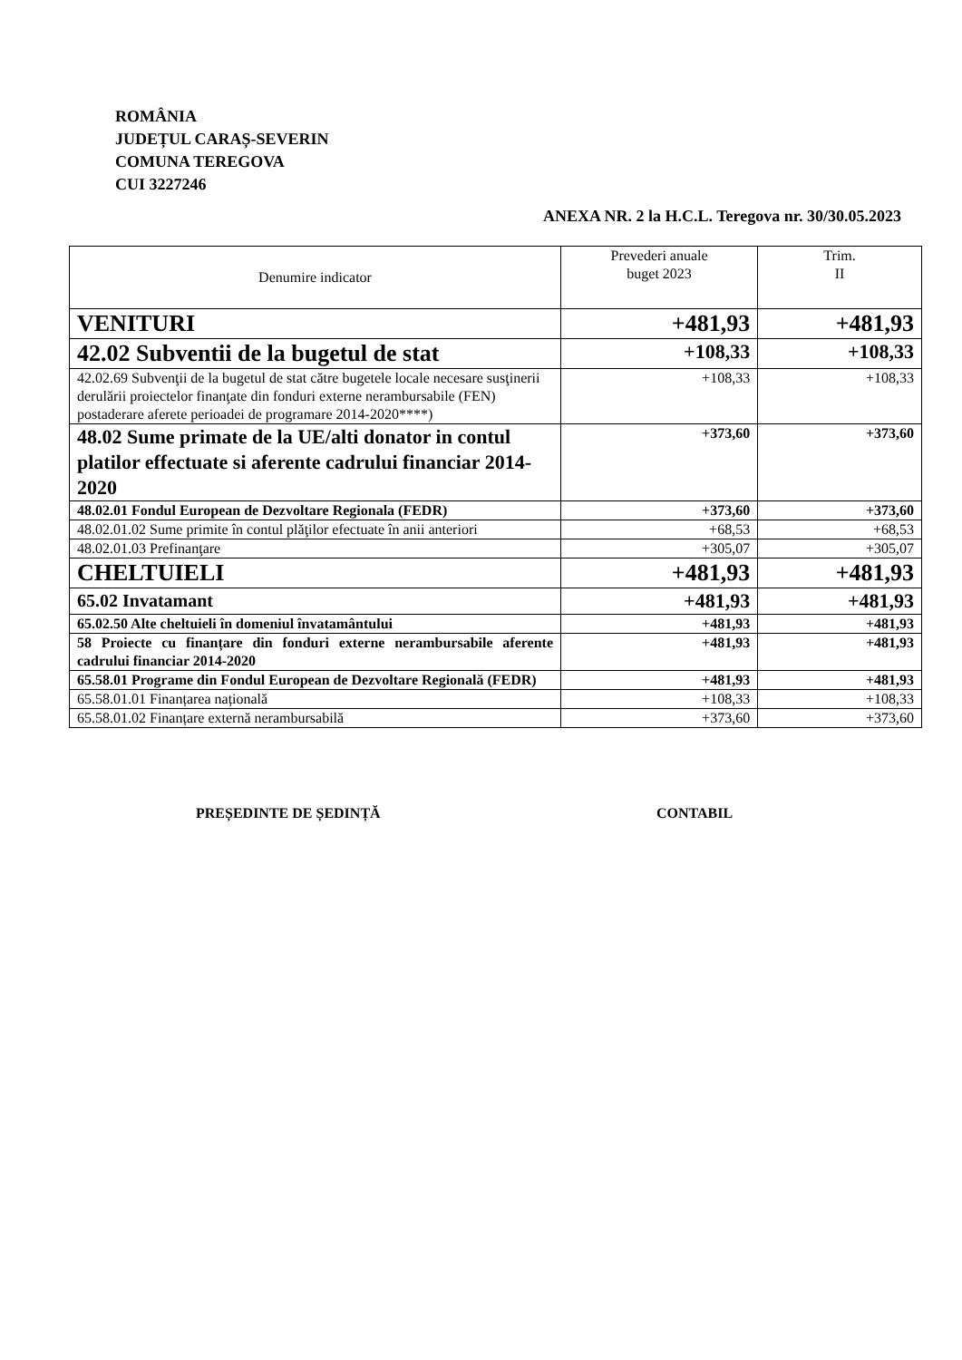ROMÂNIA
JUDEȚUL CARAȘ-SEVERIN
COMUNA TEREGOVA
CUI 3227246
ANEXA NR. 2 la H.C.L. Teregova nr. 30/30.05.2023
| Denumire indicator | Prevederi anuale buget 2023 | Trim. II |
| --- | --- | --- |
| VENITURI | +481,93 | +481,93 |
| 42.02 Subventii de la bugetul de stat | +108,33 | +108,33 |
| 42.02.69 Subvenţii de la bugetul de stat către bugetele locale necesare susţinerii derulării proiectelor finanţate din fonduri externe nerambursabile (FEN) postaderare aferete perioadei de programare 2014-2020****) | +108,33 | +108,33 |
| 48.02 Sume primate de la UE/alti donator in contul platilor effectuate si aferente cadrului financiar 2014-2020 | +373,60 | +373,60 |
| 48.02.01 Fondul European de Dezvoltare Regionala (FEDR) | +373,60 | +373,60 |
| 48.02.01.02 Sume primite în contul plăţilor efectuate în anii anteriori | +68,53 | +68,53 |
| 48.02.01.03 Prefinanţare | +305,07 | +305,07 |
| CHELTUIELI | +481,93 | +481,93 |
| 65.02 Invatamant | +481,93 | +481,93 |
| 65.02.50 Alte cheltuieli în domeniul învatamântului | +481,93 | +481,93 |
| 58 Proiecte cu finanțare din fonduri externe nerambursabile aferente cadrului financiar 2014-2020 | +481,93 | +481,93 |
| 65.58.01 Programe din Fondul European de Dezvoltare Regională (FEDR) | +481,93 | +481,93 |
| 65.58.01.01 Finanțarea națională | +108,33 | +108,33 |
| 65.58.01.02 Finanțare externă nerambursabilă | +373,60 | +373,60 |
PREȘEDINTE DE ȘEDINȚĂ CONTABIL